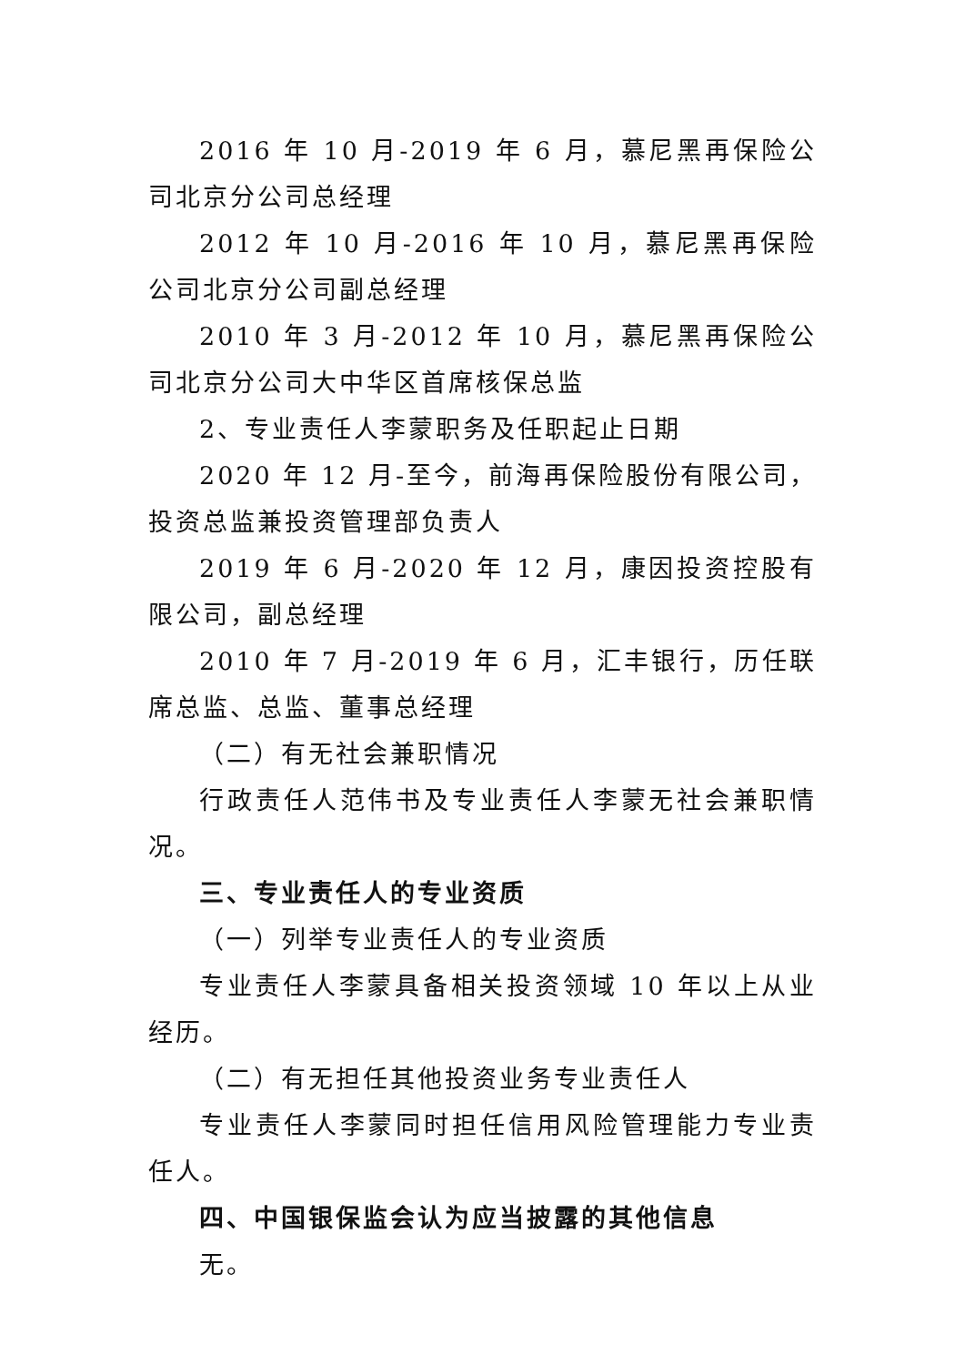2016 年 10 月-2019 年 6 月，慕尼黑再保险公司北京分公司总经理
2012 年 10 月-2016 年 10 月，慕尼黑再保险公司北京分公司副总经理
2010 年 3 月-2012 年 10 月，慕尼黑再保险公司北京分公司大中华区首席核保总监
2、专业责任人李蒙职务及任职起止日期
2020 年 12 月-至今，前海再保险股份有限公司，投资总监兼投资管理部负责人
2019 年 6 月-2020 年 12 月，康因投资控股有限公司，副总经理
2010 年 7 月-2019 年 6 月，汇丰银行，历任联席总监、总监、董事总经理
（二）有无社会兼职情况
行政责任人范伟书及专业责任人李蒙无社会兼职情况。
三、专业责任人的专业资质
（一）列举专业责任人的专业资质
专业责任人李蒙具备相关投资领域 10 年以上从业经历。
（二）有无担任其他投资业务专业责任人
专业责任人李蒙同时担任信用风险管理能力专业责任人。
四、中国银保监会认为应当披露的其他信息
无。